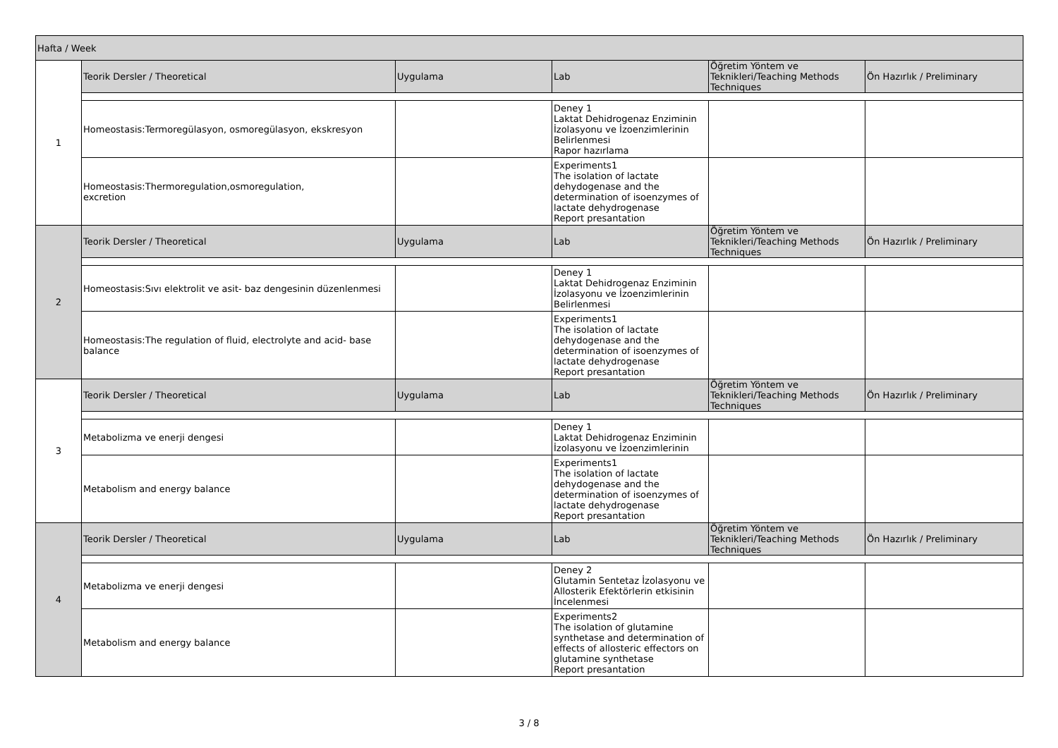| Hafta / Week | | | | | |
| --- | --- | --- | --- | --- | --- |
| 1 | Teorik Dersler / Theoretical | Uygulama | Lab | Öğretim Yöntem ve Teknikleri/Teaching Methods Techniques | Ön Hazırlık / Preliminary |
| | Homeostasis:Termoregülasyon, osmoregülasyon, ekskresyon | | Deney 1 Laktat Dehidrogenaz Enziminin İzolasyonu ve İzoenzimlerinin Belirlenmesi Rapor hazırlama | | |
| | Homeostasis:Thermoregulation,osmoregulation, excretion | | Experiments1 The isolation of lactate dehydogenase and the determination of isoenzymes of lactate dehydrogenase Report presantation | | |
| 2 | Teorik Dersler / Theoretical | Uygulama | Lab | Öğretim Yöntem ve Teknikleri/Teaching Methods Techniques | Ön Hazırlık / Preliminary |
| | Homeostasis:Sıvı elektrolit ve asit- baz dengesinin düzenlenmesi | | Deney 1 Laktat Dehidrogenaz Enziminin İzolasyonu ve İzoenzimlerinin Belirlenmesi | | |
| | Homeostasis:The regulation of fluid, electrolyte and acid- base balance | | Experiments1 The isolation of lactate dehydogenase and the determination of isoenzymes of lactate dehydrogenase Report presantation | | |
| 3 | Teorik Dersler / Theoretical | Uygulama | Lab | Öğretim Yöntem ve Teknikleri/Teaching Methods Techniques | Ön Hazırlık / Preliminary |
| | Metabolizma ve enerji dengesi | | Deney 1 Laktat Dehidrogenaz Enziminin İzolasyonu ve İzoenzimlerinin | | |
| | Metabolism and energy balance | | Experiments1 The isolation of lactate dehydogenase and the determination of isoenzymes of lactate dehydrogenase Report presantation | | |
| 4 | Teorik Dersler / Theoretical | Uygulama | Lab | Öğretim Yöntem ve Teknikleri/Teaching Methods Techniques | Ön Hazırlık / Preliminary |
| | Metabolizma ve enerji dengesi | | Deney 2 Glutamin Sentetaz İzolasyonu ve Allosterik Efektörlerin etkisinin İncelenmesi | | |
| | Metabolism and energy balance | | Experiments2 The isolation of glutamine synthetase and determination of effects of allosteric effectors on glutamine synthetase Report presantation | | |
3 / 8